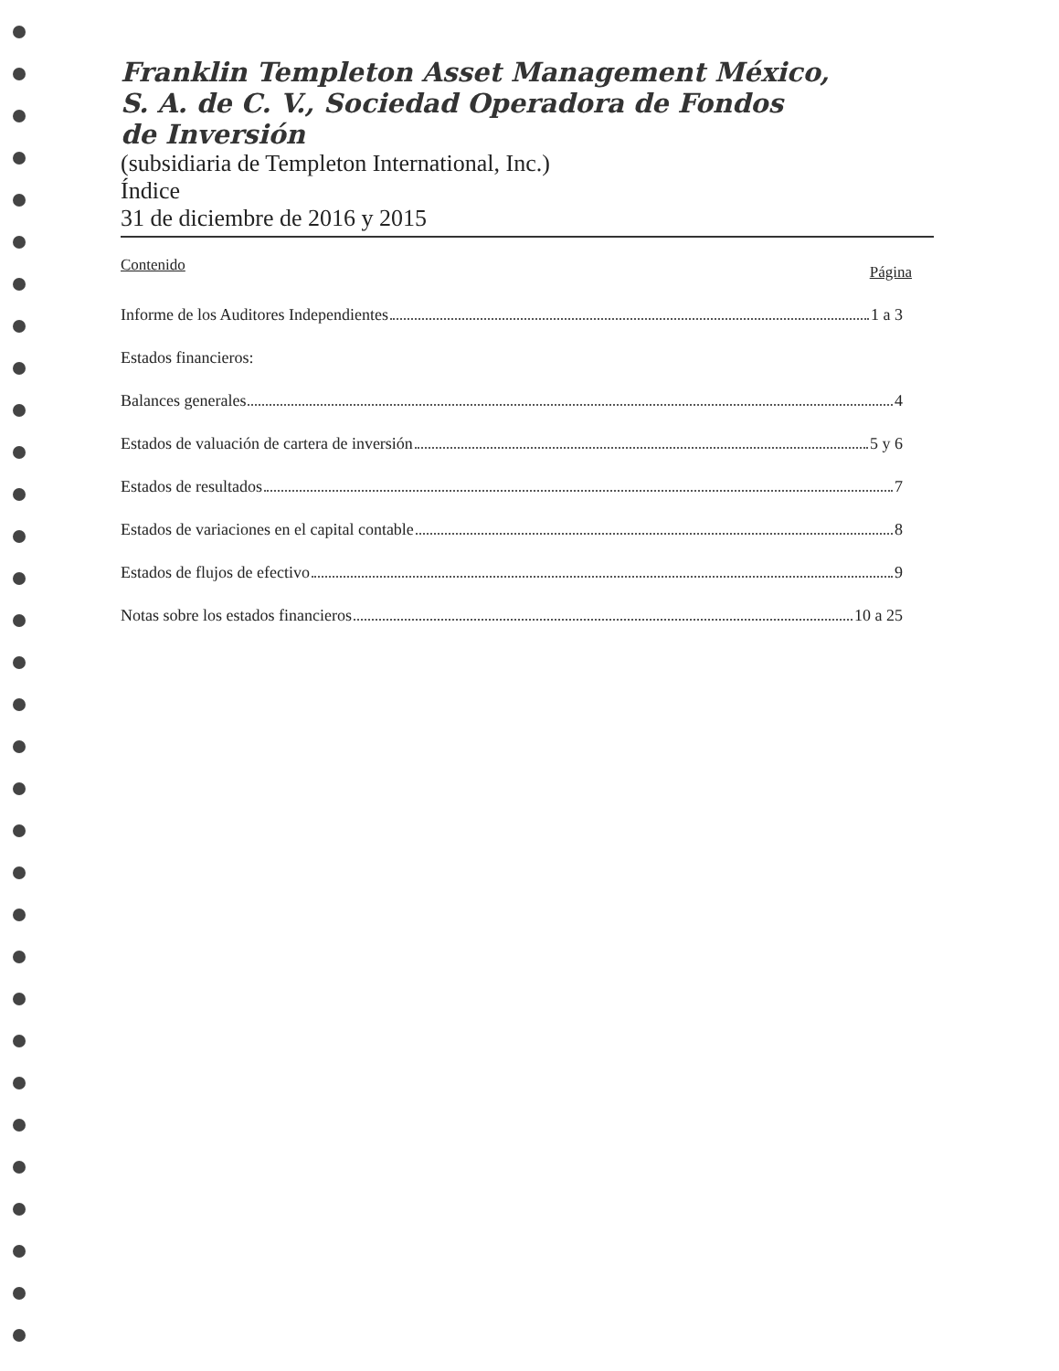Franklin Templeton Asset Management México,
S. A. de C. V., Sociedad Operadora de Fondos
de Inversión
(subsidiaria de Templeton International, Inc.)
Índice
31 de diciembre de 2016 y 2015
Contenido Página
Informe de los Auditores Independientes 1 a 3
Estados financieros:
Balances generales 4
Estados de valuación de cartera de inversión 5 y 6
Estados de resultados 7
Estados de variaciones en el capital contable 8
Estados de flujos de efectivo 9
Notas sobre los estados financieros 10 a 25